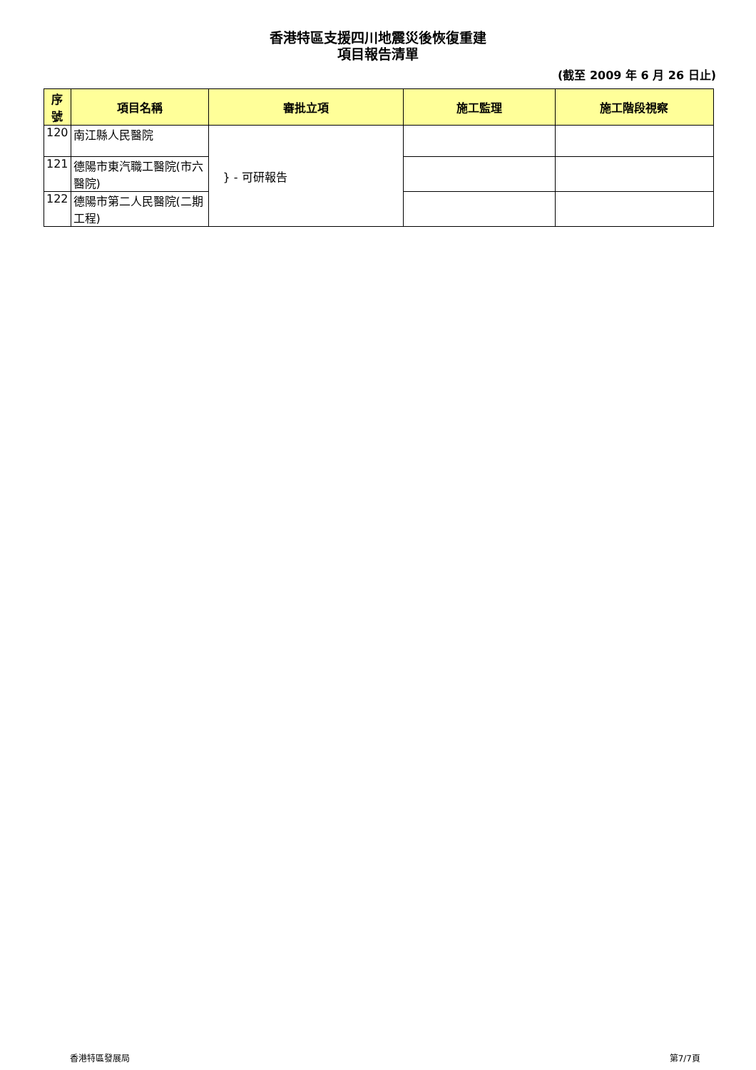香港特區支援四川地震災後恢復重建
項目報告清單
(截至 2009 年 6 月 26 日止)
| 序 號 | 項目名稱 | 審批立項 | 施工監理 | 施工階段視察 |
| --- | --- | --- | --- | --- |
| 120 | 南江縣人民醫院 | } - 可研報告 | | |
| 121 | 德陽市東汽職工醫院(市六醫院) | | | |
| 122 | 德陽市第二人民醫院(二期工程) | | | |
香港特區發展局 第7/7頁